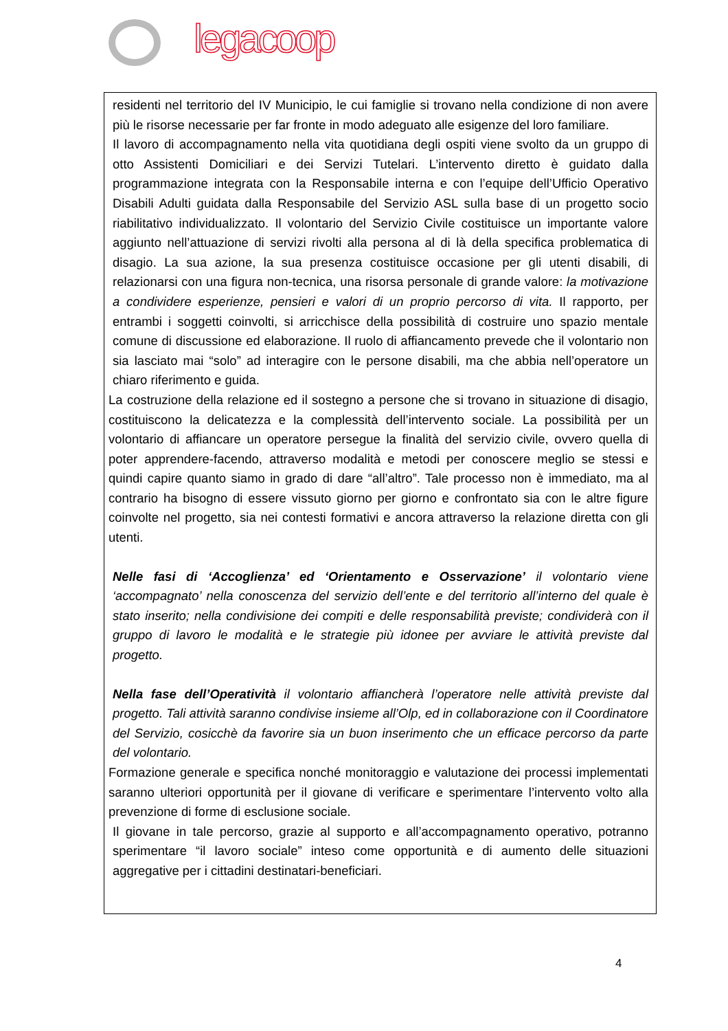legacoop
residenti nel territorio del IV Municipio, le cui famiglie si trovano nella condizione di non avere più le risorse necessarie per far fronte in modo adeguato alle esigenze del loro familiare.
Il lavoro di accompagnamento nella vita quotidiana degli ospiti viene svolto da un gruppo di otto Assistenti Domiciliari e dei Servizi Tutelari. L’intervento diretto è guidato dalla programmazione integrata con la Responsabile interna e con l’equipe dell’Ufficio Operativo Disabili Adulti guidata dalla Responsabile del Servizio ASL sulla base di un progetto socio riabilitativo individualizzato. Il volontario del Servizio Civile costituisce un importante valore aggiunto nell’attuazione di servizi rivolti alla persona al di là della specifica problematica di disagio. La sua azione, la sua presenza costituisce occasione per gli utenti disabili, di relazionarsi con una figura non-tecnica, una risorsa personale di grande valore: la motivazione a condividere esperienze, pensieri e valori di un proprio percorso di vita. Il rapporto, per entrambi i soggetti coinvolti, si arricchisce della possibilità di costruire uno spazio mentale comune di discussione ed elaborazione. Il ruolo di affiancamento prevede che il volontario non sia lasciato mai “solo” ad interagire con le persone disabili, ma che abbia nell’operatore un chiaro riferimento e guida.
La costruzione della relazione ed il sostegno a persone che si trovano in situazione di disagio, costituiscono la delicatezza e la complessità dell’intervento sociale. La possibilità per un volontario di affiancare un operatore persegue la finalità del servizio civile, ovvero quella di poter apprendere-facendo, attraverso modalità e metodi per conoscere meglio se stessi e quindi capire quanto siamo in grado di dare “all’altro”. Tale processo non è immediato, ma al contrario ha bisogno di essere vissuto giorno per giorno e confrontato sia con le altre figure coinvolte nel progetto, sia nei contesti formativi e ancora attraverso la relazione diretta con gli utenti.
Nelle fasi di ‘Accoglienza’ ed ‘Orientamento e Osservazione’ il volontario viene ‘accompagnato’ nella conoscenza del servizio dell’ente e del territorio all’interno del quale è stato inserito; nella condivisione dei compiti e delle responsabilità previste; condividerà con il gruppo di lavoro le modalità e le strategie più idonee per avviare le attività previste dal progetto.
Nella fase dell’Operatività il volontario affiancherà l’operatore nelle attività previste dal progetto. Tali attività saranno condivise insieme all’Olp, ed in collaborazione con il Coordinatore del Servizio, cosicchè da favorire sia un buon inserimento che un efficace percorso da parte del volontario.
Formazione generale e specifica nonché monitoraggio e valutazione dei processi implementati saranno ulteriori opportunità per il giovane di verificare e sperimentare l’intervento volto alla prevenzione di forme di esclusione sociale.
Il giovane in tale percorso, grazie al supporto e all’accompagnamento operativo, potranno sperimentare “il lavoro sociale” inteso come opportunità e di aumento delle situazioni aggregative per i cittadini destinatari-beneficiari.
4